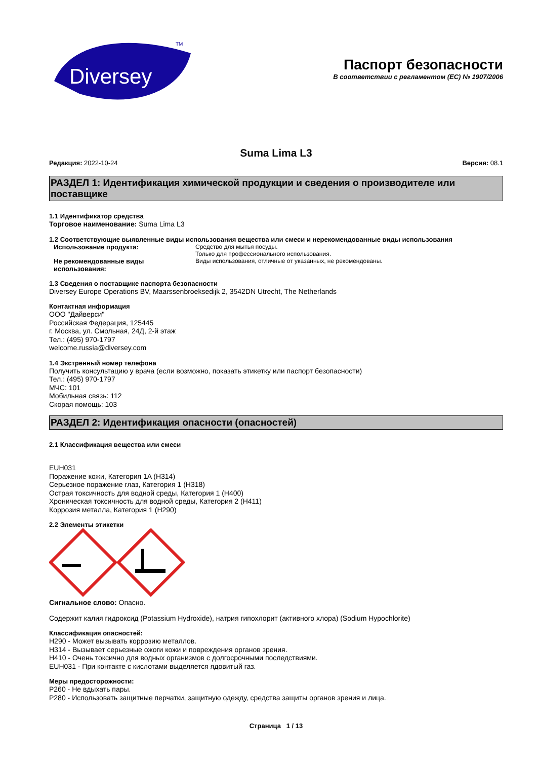Diversey
TM
Паспорт безопасности
В соответствии с регламентом (EC) № 1907/2006
Suma Lima L3
Редакция: 2022-10-24 Версия: 08.1
РАЗДЕЛ 1: Идентификация химической продукции и сведения о производителе или поставщике
1.1 Идентификатор средства
Торговое наименование: Suma Lima L3
1.2 Соответствующие выявленные виды использования вещества или смеси и нерекомендованные виды использования
Использование продукта: Средство для мытья посуды.
Только для профессионального использования.
Не рекомендованные виды использования:
Виды использования, отличные от указанных, не рекомендованы.
1.3 Сведения о поставщике паспорта безопасности
Diversey Europe Operations BV, Maarssenbroeksedijk 2, 3542DN Utrecht, The Netherlands
Контактная информация
ООО "Дайверси"
Российская Федерация, 125445
г. Москва, ул. Смольная, 24Д, 2-й этаж
Тел.: (495) 970-1797
welcome.russia@diversey.com
1.4 Экстренный номер телефона
Получить консультацию у врача (если возможно, показать этикетку или паспорт безопасности)
Тел.: (495) 970-1797
МЧС: 101
Мобильная связь: 112
Скорая помощь: 103
РАЗДЕЛ 2: Идентификация опасности (опасностей)
2.1 Классификация вещества или смеси
EUH031
Поражение кожи, Категория 1A (H314)
Серьезное поражение глаз, Категория 1 (H318)
Острая токсичность для водной среды, Категория 1 (H400)
Хроническая токсичность для водной среды, Категория 2 (H411)
Коррозия металла, Категория 1 (H290)
2.2 Элементы этикетки
Сигнальное слово: Опасно.
Содержит калия гидроксид (Potassium Hydroxide), натрия гипохлорит (активного хлора) (Sodium Hypochlorite)
Классификация опасностей:
H290 - Может вызывать коррозию металлов.
H314 - Вызывает серьезные ожоги кожи и повреждения органов зрения.
H410 - Очень токсично для водных организмов с долгосрочными последствиями.
EUH031 - При контакте с кислотами выделяется ядовитый газ.
Меры предосторожности:
P260 - Не вдыхать пары.
P280 - Использовать защитные перчатки, защитную одежду, средства защиты органов зрения и лица.
Страница 1 / 13